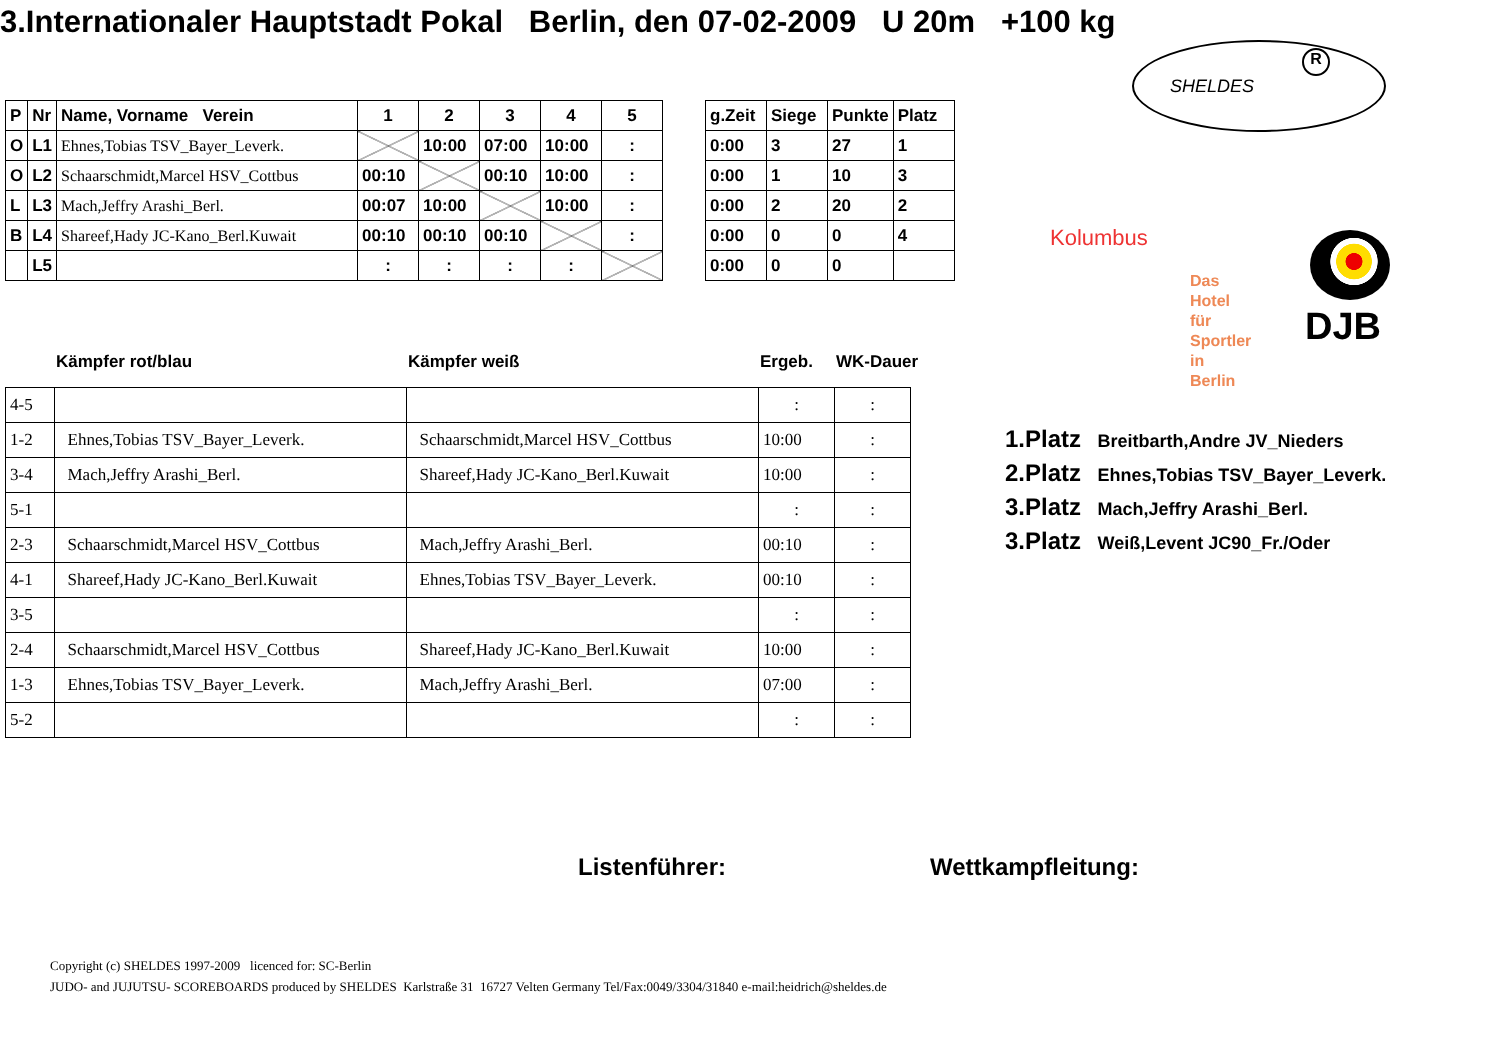3.Internationaler Hauptstadt Pokal Berlin, den 07-02-2009 U 20m +100 kg
SHELDES
R
| P | Nr | Name, Vorname Verein | 1 | 2 | 3 | 4 | 5 |
| O | L1 | Ehnes,Tobias TSV_Bayer_Leverk. | | 10:00 | 07:00 | 10:00 | : |
| O | L2 | Schaarschmidt,Marcel HSV_Cottbus | 00:10 | | 00:10 | 10:00 | : |
| L | L3 | Mach,Jeffry Arashi_Berl. | 00:07 | 10:00 | | 10:00 | : |
| B | L4 | Shareef,Hady JC-Kano_Berl.Kuwait | 00:10 | 00:10 | 00:10 | | : |
| | L5 | | : | : | : | : | |
| g.Zeit | Siege | Punkte | Platz |
| 0:00 | 3 | 27 | 1 |
| 0:00 | 1 | 10 | 3 |
| 0:00 | 2 | 20 | 2 |
| 0:00 | 0 | 0 | 4 |
| 0:00 | 0 | 0 | |
Kolumbus
Das Hotel für Sportler in Berlin
DJB
Kämpfer rot/blau Kämpfer weiß Ergeb. WK-Dauer
| 4-5 | | | : | : |
| 1-2 | Ehnes,Tobias TSV_Bayer_Leverk. | Schaarschmidt,Marcel HSV_Cottbus | 10:00 | : |
| 3-4 | Mach,Jeffry Arashi_Berl. | Shareef,Hady JC-Kano_Berl.Kuwait | 10:00 | : |
| 5-1 | | | : | : |
| 2-3 | Schaarschmidt,Marcel HSV_Cottbus | Mach,Jeffry Arashi_Berl. | 00:10 | : |
| 4-1 | Shareef,Hady JC-Kano_Berl.Kuwait | Ehnes,Tobias TSV_Bayer_Leverk. | 00:10 | : |
| 3-5 | | | : | : |
| 2-4 | Schaarschmidt,Marcel HSV_Cottbus | Shareef,Hady JC-Kano_Berl.Kuwait | 10:00 | : |
| 1-3 | Ehnes,Tobias TSV_Bayer_Leverk. | Mach,Jeffry Arashi_Berl. | 07:00 | : |
| 5-2 | | | : | : |
1.Platz Breitbarth,Andre JV_Nieders
2.Platz Ehnes,Tobias TSV_Bayer_Leverk.
3.Platz Mach,Jeffry Arashi_Berl.
3.Platz Weiß,Levent JC90_Fr./Oder
Listenführer: Wettkampfleitung:
Copyright (c) SHELDES 1997-2009 licenced for: SC-Berlin
JUDO- and JUJUTSU- SCOREBOARDS produced by SHELDES Karlstraße 31 16727 Velten Germany Tel/Fax:0049/3304/31840 e-mail:heidrich@sheldes.de